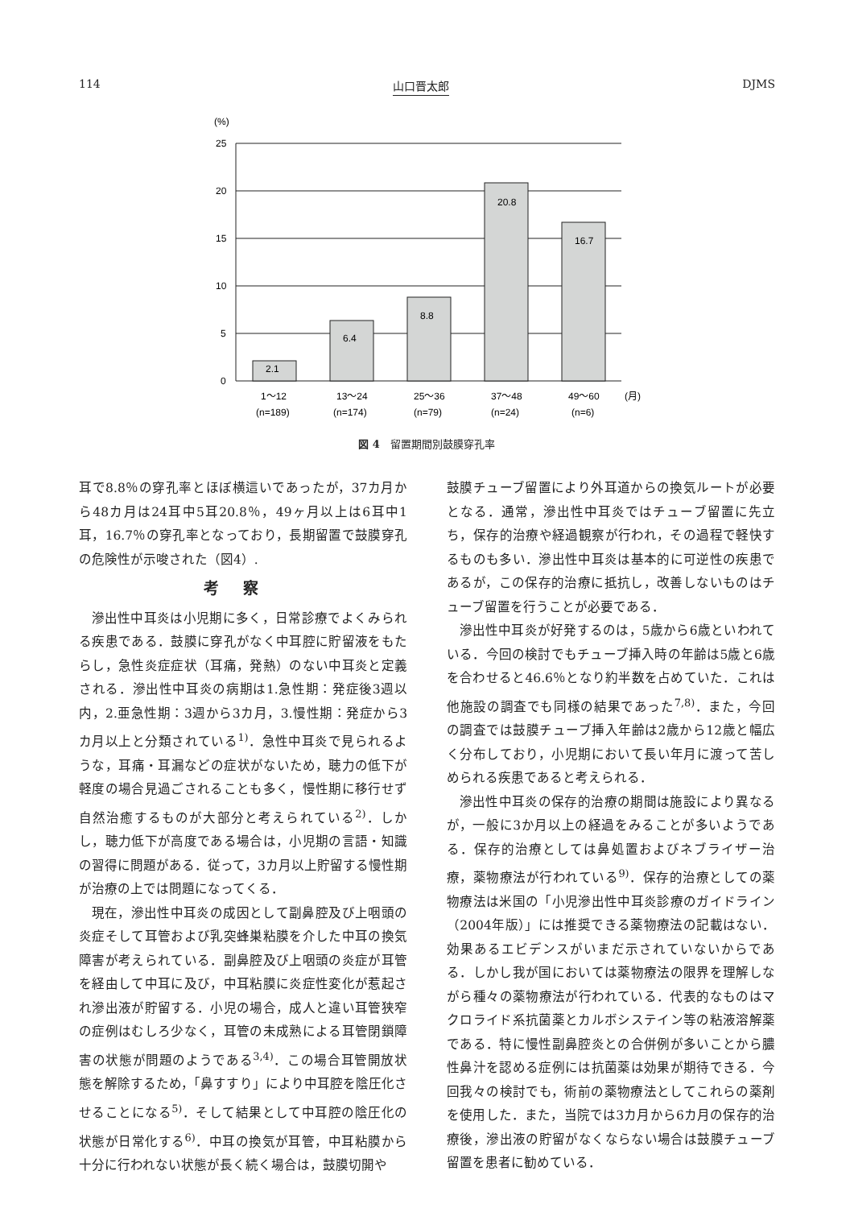114 山口晋太郎 DJMS
(%)
25
20
15
10
5
0
2.1
6.4
8.8
20.8
16.7
1〜12
13〜24
25〜36
37〜48
49〜60
(月)
(n=189)
(n=174)
(n=79)
(n=24)
(n=6)
図 4　留置期間別鼓膜穿孔率
耳で8.8％の穿孔率とほぼ横這いであったが，37カ月から48カ月は24耳中5耳20.8％，49ヶ月以上は6耳中1耳，16.7％の穿孔率となっており，長期留置で鼓膜穿孔の危険性が示唆された（図4）.
考察
滲出性中耳炎は小児期に多く，日常診療でよくみられる疾患である．鼓膜に穿孔がなく中耳腔に貯留液をもたらし，急性炎症症状（耳痛，発熱）のない中耳炎と定義される．滲出性中耳炎の病期は1.急性期：発症後3週以内，2.亜急性期：3週から3カ月，3.慢性期：発症から3カ月以上と分類されている<sup>1)</sup>．急性中耳炎で見られるような，耳痛・耳漏などの症状がないため，聴力の低下が軽度の場合見過ごされることも多く，慢性期に移行せず自然治癒するものが大部分と考えられている<sup>2)</sup>．しかし，聴力低下が高度である場合は，小児期の言語・知識の習得に問題がある．従って，3カ月以上貯留する慢性期が治療の上では問題になってくる．
現在，滲出性中耳炎の成因として副鼻腔及び上咽頭の炎症そして耳管および乳突蜂巣粘膜を介した中耳の換気障害が考えられている．副鼻腔及び上咽頭の炎症が耳管を経由して中耳に及び，中耳粘膜に炎症性変化が惹起され滲出液が貯留する．小児の場合，成人と違い耳管狭窄の症例はむしろ少なく，耳管の未成熟による耳管閉鎖障害の状態が問題のようである<sup>3,4)</sup>．この場合耳管開放状態を解除するため，「鼻すすり」により中耳腔を陰圧化させることになる<sup>5)</sup>．そして結果として中耳腔の陰圧化の状態が日常化する<sup>6)</sup>．中耳の換気が耳管，中耳粘膜から十分に行われない状態が長く続く場合は，鼓膜切開や
鼓膜チューブ留置により外耳道からの換気ルートが必要となる．通常，滲出性中耳炎ではチューブ留置に先立ち，保存的治療や経過観察が行われ，その過程で軽快するものも多い．滲出性中耳炎は基本的に可逆性の疾患であるが，この保存的治療に抵抗し，改善しないものはチューブ留置を行うことが必要である．
滲出性中耳炎が好発するのは，5歳から6歳といわれている．今回の検討でもチューブ挿入時の年齢は5歳と6歳を合わせると46.6％となり約半数を占めていた．これは他施設の調査でも同様の結果であった<sup>7,8)</sup>．また，今回の調査では鼓膜チューブ挿入年齢は2歳から12歳と幅広く分布しており，小児期において長い年月に渡って苦しめられる疾患であると考えられる．
滲出性中耳炎の保存的治療の期間は施設により異なるが，一般に3か月以上の経過をみることが多いようである．保存的治療としては鼻処置およびネブライザー治療，薬物療法が行われている<sup>9)</sup>．保存的治療としての薬物療法は米国の「小児滲出性中耳炎診療のガイドライン（2004年版）」には推奨できる薬物療法の記載はない．効果あるエビデンスがいまだ示されていないからである．しかし我が国においては薬物療法の限界を理解しながら種々の薬物療法が行われている．代表的なものはマクロライド系抗菌薬とカルボシステイン等の粘液溶解薬である．特に慢性副鼻腔炎との合併例が多いことから膿性鼻汁を認める症例には抗菌薬は効果が期待できる．今回我々の検討でも，術前の薬物療法としてこれらの薬剤を使用した．また，当院では3カ月から6カ月の保存的治療後，滲出液の貯留がなくならない場合は鼓膜チューブ留置を患者に勧めている．